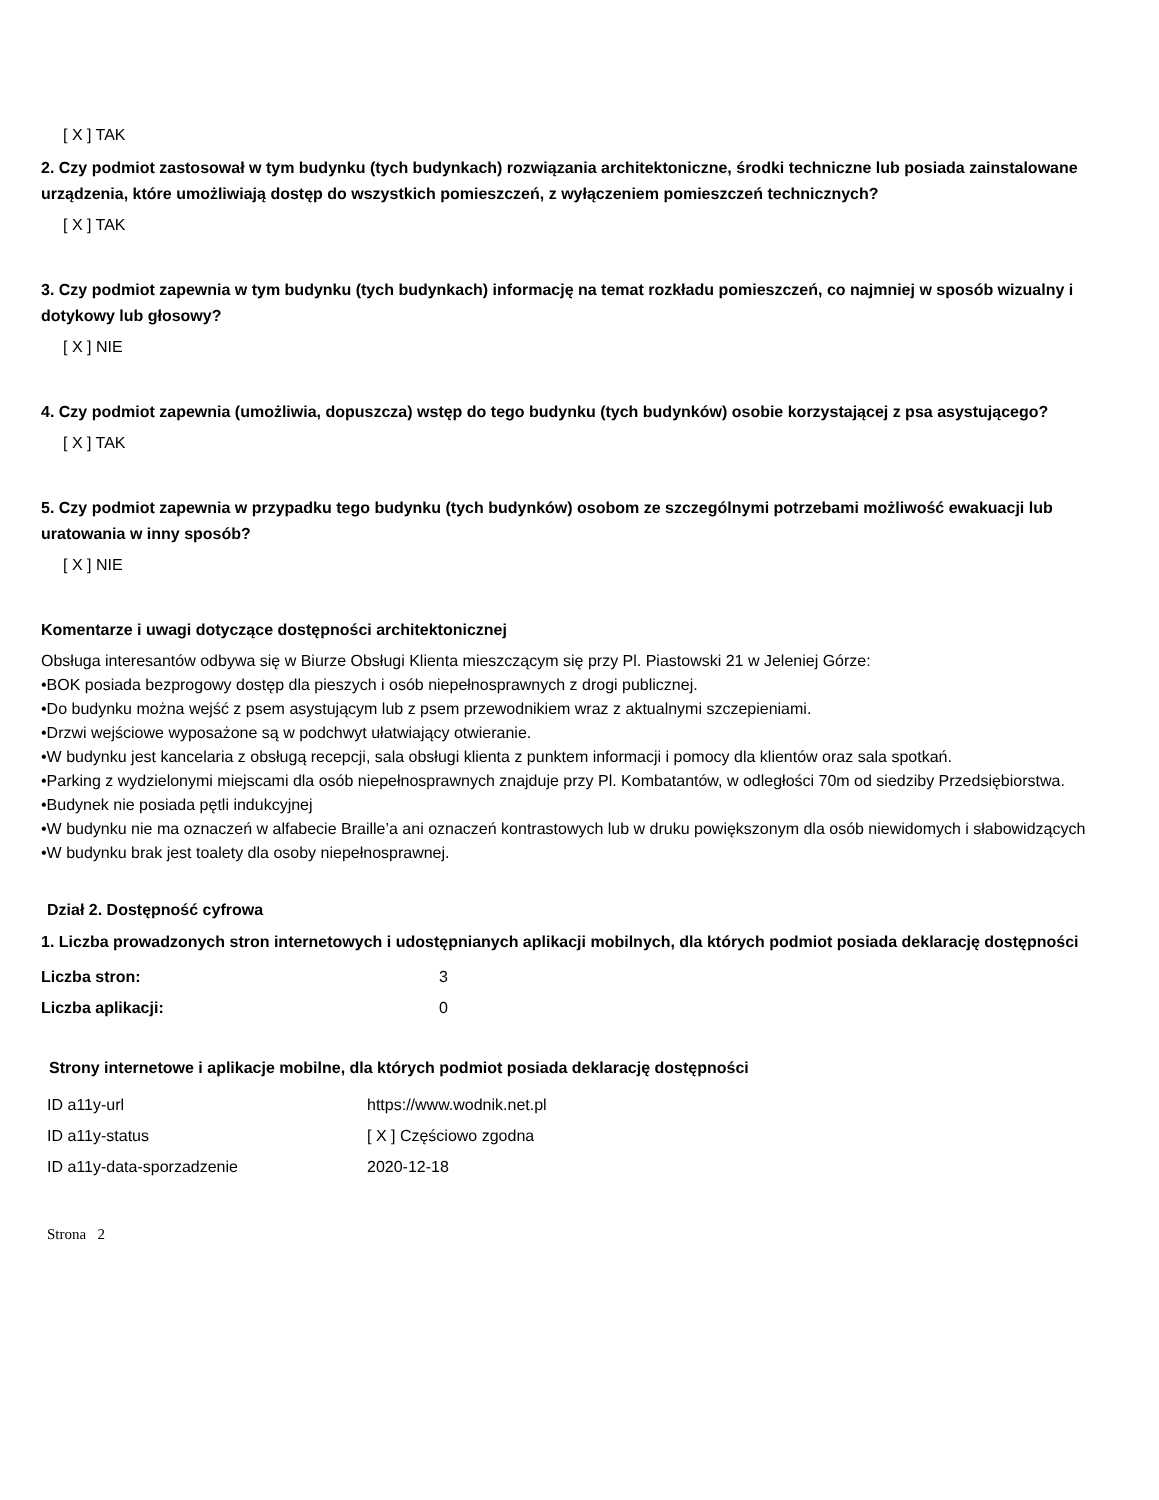[ X ] TAK
2. Czy podmiot zastosował w tym budynku (tych budynkach) rozwiązania architektoniczne, środki techniczne lub posiada zainstalowane urządzenia, które umożliwiają dostęp do wszystkich pomieszczeń, z wyłączeniem pomieszczeń technicznych?
[ X ] TAK
3. Czy podmiot zapewnia w tym budynku (tych budynkach) informację na temat rozkładu pomieszczeń, co najmniej w sposób wizualny i dotykowy lub głosowy?
[ X ] NIE
4. Czy podmiot zapewnia (umożliwia, dopuszcza) wstęp do tego budynku (tych budynków) osobie korzystającej z psa asystującego?
[ X ] TAK
5. Czy podmiot zapewnia w przypadku tego budynku (tych budynków) osobom ze szczególnymi potrzebami możliwość ewakuacji lub uratowania w inny sposób?
[ X ] NIE
Komentarze i uwagi dotyczące dostępności architektonicznej
Obsługa interesantów odbywa się w Biurze Obsługi Klienta mieszczącym się przy Pl. Piastowski 21 w Jeleniej Górze:
•BOK posiada bezprogowy dostęp dla pieszych i osób niepełnosprawnych z drogi publicznej.
•Do budynku można wejść z psem asystującym lub z psem przewodnikiem wraz z aktualnymi szczepieniami.
•Drzwi wejściowe wyposażone są w podchwyt ułatwiający otwieranie.
•W budynku jest kancelaria z obsługą recepcji, sala obsługi klienta z punktem informacji i pomocy dla klientów oraz sala spotkań.
•Parking z wydzielonymi miejscami dla osób niepełnosprawnych znajduje przy Pl. Kombatantów, w odległości 70m od siedziby Przedsiębiorstwa.
•Budynek nie posiada pętli indukcyjnej
•W budynku nie ma oznaczeń w alfabecie Braille’a ani oznaczeń kontrastowych lub w druku powiększonym dla osób niewidomych i słabowidzących
•W budynku brak jest toalety dla osoby niepełnosprawnej.
Dział 2. Dostępność cyfrowa
1. Liczba prowadzonych stron internetowych i udostępnianych aplikacji mobilnych, dla których podmiot posiada deklarację dostępności
| Liczba stron: | 3 |
| Liczba aplikacji: | 0 |
Strony internetowe i aplikacje mobilne, dla których podmiot posiada deklarację dostępności
| ID a11y-url | https://www.wodnik.net.pl |
| ID a11y-status | [ X ] Częściowo zgodna |
| ID a11y-data-sporzadzenie | 2020-12-18 |
Strona 2